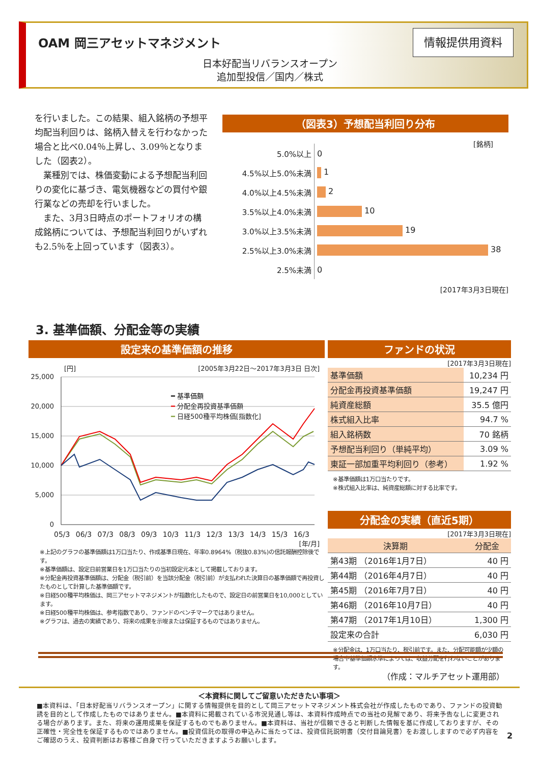OAM 岡三アセットマネジメント 情報提供用資料
日本好配当リバランスオープン
追加型投信／国内／株式
を行いました。この結果、組入銘柄の予想平均配当利回りは、銘柄入替えを行わなかった場合と比べ0.04％上昇し、3.09％となりました（図表2）。
　業種別では、株価変動による予想配当利回りの変化に基づき、電気機器などの買付や銀行業などの売却を行いました。
　また、3月3日時点のポートフォリオの構成銘柄については、予想配当利回りがいずれも2.5％を上回っています（図表3）。
（図表3）予想配当利回り分布
[銘柄]
| 5.0%以上 | 0 |
| 4.5%以上5.0%未満 | 1 |
| 4.0%以上4.5%未満 | 2 |
| 3.5%以上4.0%未満 | 10 |
| 3.0%以上3.5%未満 | 19 |
| 2.5%以上3.0%未満 | 38 |
| 2.5%未満 | 0 |
[2017年3月3日現在]
3. 基準価額、分配金等の実績
設定来の基準価額の推移
[円] [2005年3月22日～2017年3月3日 日次]
25,000
20,000
15,000
10,000
5,000
0
━ 基準価額
━ 分配金再投資基準価額
━ 日経500種平均株価[指数化]
05/3 06/3 07/3 08/3 09/3 10/3 11/3 12/3 13/3 14/3 15/3 16/3
[年/月]
※上記のグラフの基準価額は1万口当たり、作成基準日現在、年率0.8964%（税抜0.83%)の信託報酬控除後です。
※基準価額は、設定日前営業日を1万口当たりの当初設定元本として掲載しております。
※分配金再投資基準価額は、分配金（税引前）を当該分配金（税引前）が支払われた決算日の基準価額で再投資したものとして計算した基準価額です。
※日経500種平均株価は、岡三アセットマネジメントが指数化したもので、設定日の前営業日を10,000としています。
※日経500種平均株価は、参考指数であり、ファンドのベンチマークではありません。
※グラフは、過去の実績であり、将来の成果を示唆または保証するものではありません。
ファンドの状況
[2017年3月3日現在]
| 基準価額 | 10,234 円 |
| 分配金再投資基準価額 | 19,247 円 |
| 純資産総額 | 35.5 億円 |
| 株式組入比率 | 94.7 % |
| 組入銘柄数 | 70 銘柄 |
| 予想配当利回り（単純平均） | 3.09 % |
| 東証一部加重平均利回り（参考） | 1.92 % |
※基準価額は1万口当たりです。
※株式組入比率は、純資産総額に対する比率です。
分配金の実績（直近5期）
[2017年3月3日現在]
| 決算期 | 分配金 |
| --- | --- |
| 第43期 （2016年1月7日） | 40 円 |
| 第44期 （2016年4月7日） | 40 円 |
| 第45期 （2016年7月7日） | 40 円 |
| 第46期 （2016年10月7日） | 40 円 |
| 第47期 （2017年1月10日） | 1,300 円 |
| 設定来の合計 | 6,030 円 |
※分配金は、1万口当たり、税引前です。また、分配可能額が少額の場合や基準価額水準によっては、収益分配を行わないことがあります。
（作成：マルチアセット運用部）
＜本資料に関してご留意いただきたい事項＞
■本資料は、「日本好配当リバランスオープン」に関する情報提供を目的として岡三アセットマネジメント株式会社が作成したものであり、ファンドの投資勧誘を目的として作成したものではありません。■本資料に掲載されている市況見通し等は、本資料作成時点での当社の見解であり、将来予告なしに変更される場合があります。また、将来の運用成果を保証するものでもありません。■本資料は、当社が信頼できると判断した情報を基に作成しておりますが、その正確性・完全性を保証するものではありません。■投資信託の取得の申込みに当たっては、投資信託説明書（交付目論見書）をお渡ししますので必ず内容をご確認のうえ、投資判断はお客様ご自身で行っていただきますようお願いします。
2